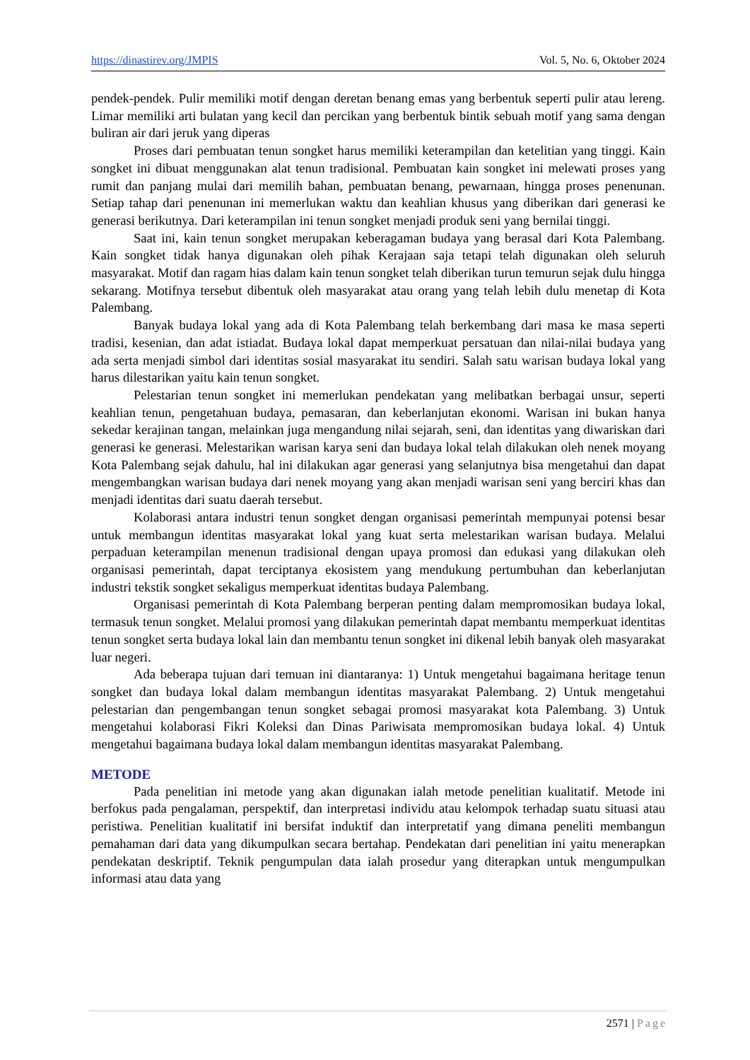https://dinastirev.org/JMPIS Vol. 5, No. 6, Oktober 2024
pendek-pendek. Pulir memiliki motif dengan deretan benang emas yang berbentuk seperti pulir atau lereng. Limar memiliki arti bulatan yang kecil dan percikan yang berbentuk bintik sebuah motif yang sama dengan buliran air dari jeruk yang diperas
Proses dari pembuatan tenun songket harus memiliki keterampilan dan ketelitian yang tinggi. Kain songket ini dibuat menggunakan alat tenun tradisional. Pembuatan kain songket ini melewati proses yang rumit dan panjang mulai dari memilih bahan, pembuatan benang, pewarnaan, hingga proses penenunan. Setiap tahap dari penenunan ini memerlukan waktu dan keahlian khusus yang diberikan dari generasi ke generasi berikutnya. Dari keterampilan ini tenun songket menjadi produk seni yang bernilai tinggi.
Saat ini, kain tenun songket merupakan keberagaman budaya yang berasal dari Kota Palembang. Kain songket tidak hanya digunakan oleh pihak Kerajaan saja tetapi telah digunakan oleh seluruh masyarakat. Motif dan ragam hias dalam kain tenun songket telah diberikan turun temurun sejak dulu hingga sekarang. Motifnya tersebut dibentuk oleh masyarakat atau orang yang telah lebih dulu menetap di Kota Palembang.
Banyak budaya lokal yang ada di Kota Palembang telah berkembang dari masa ke masa seperti tradisi, kesenian, dan adat istiadat. Budaya lokal dapat memperkuat persatuan dan nilai-nilai budaya yang ada serta menjadi simbol dari identitas sosial masyarakat itu sendiri. Salah satu warisan budaya lokal yang harus dilestarikan yaitu kain tenun songket.
Pelestarian tenun songket ini memerlukan pendekatan yang melibatkan berbagai unsur, seperti keahlian tenun, pengetahuan budaya, pemasaran, dan keberlanjutan ekonomi. Warisan ini bukan hanya sekedar kerajinan tangan, melainkan juga mengandung nilai sejarah, seni, dan identitas yang diwariskan dari generasi ke generasi. Melestarikan warisan karya seni dan budaya lokal telah dilakukan oleh nenek moyang Kota Palembang sejak dahulu, hal ini dilakukan agar generasi yang selanjutnya bisa mengetahui dan dapat mengembangkan warisan budaya dari nenek moyang yang akan menjadi warisan seni yang berciri khas dan menjadi identitas dari suatu daerah tersebut.
Kolaborasi antara industri tenun songket dengan organisasi pemerintah mempunyai potensi besar untuk membangun identitas masyarakat lokal yang kuat serta melestarikan warisan budaya. Melalui perpaduan keterampilan menenun tradisional dengan upaya promosi dan edukasi yang dilakukan oleh organisasi pemerintah, dapat terciptanya ekosistem yang mendukung pertumbuhan dan keberlanjutan industri tekstik songket sekaligus memperkuat identitas budaya Palembang.
Organisasi pemerintah di Kota Palembang berperan penting dalam mempromosikan budaya lokal, termasuk tenun songket. Melalui promosi yang dilakukan pemerintah dapat membantu memperkuat identitas tenun songket serta budaya lokal lain dan membantu tenun songket ini dikenal lebih banyak oleh masyarakat luar negeri.
Ada beberapa tujuan dari temuan ini diantaranya: 1) Untuk mengetahui bagaimana heritage tenun songket dan budaya lokal dalam membangun identitas masyarakat Palembang. 2) Untuk mengetahui pelestarian dan pengembangan tenun songket sebagai promosi masyarakat kota Palembang. 3) Untuk mengetahui kolaborasi Fikri Koleksi dan Dinas Pariwisata mempromosikan budaya lokal. 4) Untuk mengetahui bagaimana budaya lokal dalam membangun identitas masyarakat Palembang.
METODE
Pada penelitian ini metode yang akan digunakan ialah metode penelitian kualitatif. Metode ini berfokus pada pengalaman, perspektif, dan interpretasi individu atau kelompok terhadap suatu situasi atau peristiwa. Penelitian kualitatif ini bersifat induktif dan interpretatif yang dimana peneliti membangun pemahaman dari data yang dikumpulkan secara bertahap. Pendekatan dari penelitian ini yaitu menerapkan pendekatan deskriptif. Teknik pengumpulan data ialah prosedur yang diterapkan untuk mengumpulkan informasi atau data yang
2571 | Page